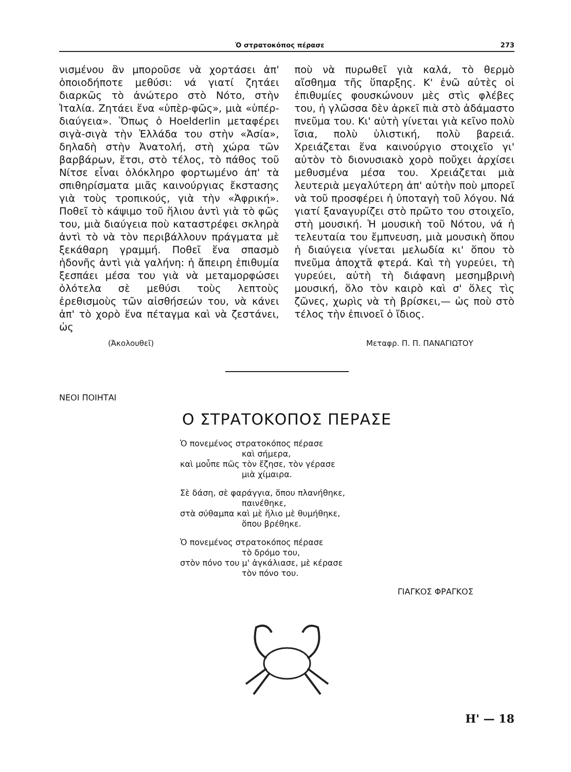Ὁ στρατοκόπος πέρασε 273
νισμένου ἂν μποροῦσε νὰ χορτάσει ἀπ' ὁποιοδήποτε μεθύσι: νά γιατί ζητάει διαρκῶς τὸ ἀνώτερο στὸ Νότο, στὴν Ἰταλία. Ζητάει ἕνα «ὑπὲρ-φῶς», μιὰ «ὑπέρ-διαύγεια». Ὅπως ὁ Hoelderlin μεταφέρει σιγὰ-σιγὰ τὴν Ἑλλάδα του στὴν «Ἀσία», δηλαδὴ στὴν Ἀνατολή, στὴ χώρα τῶν βαρβάρων, ἔτσι, στὸ τέλος, τὸ πάθος τοῦ Νίτσε εἶναι ὁλόκληρο φορτωμένο ἀπ' τὰ σπιθηρίσματα μιᾶς καινούργιας ἔκστασης γιὰ τοὺς τροπικούς, γιὰ τὴν «Ἀφρική». Ποθεῖ τὸ κάψιμο τοῦ ἥλιου ἀντὶ γιὰ τὸ φῶς του, μιὰ διαύγεια ποὺ καταστρέφει σκληρὰ ἀντὶ τὸ νὰ τὸν περιβάλλουν πράγματα μὲ ξεκάθαρη γραμμή. Ποθεῖ ἕνα σπασμὸ ἡδονῆς ἀντὶ γιὰ γαλήνη: ἡ ἄπειρη ἐπιθυμία ξεσπάει μέσα του γιὰ νὰ μεταμορφώσει ὁλότελα σὲ μεθύσι τοὺς λεπτοὺς ἐρεθισμοὺς τῶν αἰσθήσεών του, νὰ κάνει ἀπ' τὸ χορὸ ἕνα πέταγμα καὶ νὰ ζεστάνει, ὡς
ποὺ νὰ πυρωθεῖ γιὰ καλά, τὸ θερμὸ αἴσθημα τῆς ὕπαρξης. Κ' ἐνῶ αὐτὲς οἱ ἐπιθυμίες φουσκώνουν μὲς στὶς φλέβες του, ἡ γλῶσσα δὲν ἀρκεῖ πιὰ στὸ ἀδάμαστο πνεῦμα του. Κι' αὐτὴ γίνεται γιὰ κεῖνο πολὺ ἴσια, πολὺ ὑλιστική, πολὺ βαρειά. Χρειάζεται ἕνα καινούργιο στοιχεῖο γι' αὐτὸν τὸ διονυσιακὸ χορὸ ποὔχει ἀρχίσει μεθυσμένα μέσα του. Χρειάζεται μιὰ λευτεριὰ μεγαλύτερη ἀπ' αὐτὴν ποὺ μπορεῖ νὰ τοῦ προσφέρει ἡ ὑποταγὴ τοῦ λόγου. Νά γιατί ξαναγυρίζει στὸ πρῶτο του στοιχεῖο, στὴ μουσική. Ἡ μουσικὴ τοῦ Νότου, νά ἡ τελευταία του ἔμπνευση, μιὰ μουσικὴ ὅπου ἡ διαύγεια γίνεται μελωδία κι' ὅπου τὸ πνεῦμα ἀποχτᾶ φτερά. Καὶ τὴ γυρεύει, τὴ γυρεύει, αὐτὴ τὴ διάφανη μεσημβρινὴ μουσική, ὅλο τὸν καιρὸ καὶ σ' ὅλες τὶς ζῶνες, χωρὶς νὰ τὴ βρίσκει,— ὡς ποὺ στὸ τέλος τὴν ἐπινοεῖ ὁ ἴδιος.
(Ἀκολουθεῖ) Μεταφρ. Π. Π. ΠΑΝΑΓΙΩΤΟΥ
ΝΕΟΙ ΠΟΙΗΤΑΙ
Ο ΣΤΡΑΤΟΚΟΠΟΣ ΠΕΡΑΣΕ
Ὁ πονεμένος στρατοκόπος πέρασε
καὶ σήμερα,
καὶ μοὖπε πῶς τὸν ἔζησε, τὸν γέρασε
μιὰ χίμαιρα.
Σὲ δάση, σὲ φαράγγια, ὅπου πλανήθηκε,
παινέθηκε,
στὰ σύθαμπα καὶ μὲ ἥλιο μὲ θυμήθηκε,
ὅπου βρέθηκε.
Ὁ πονεμένος στρατοκόπος πέρασε
τὸ δρόμο του,
στὸν πόνο του μ' ἀγκάλιασε, μὲ κέρασε
τὸν πόνο του.
ΓΙΑΓΚΟΣ ΦΡΑΓΚΟΣ
Η' — 18